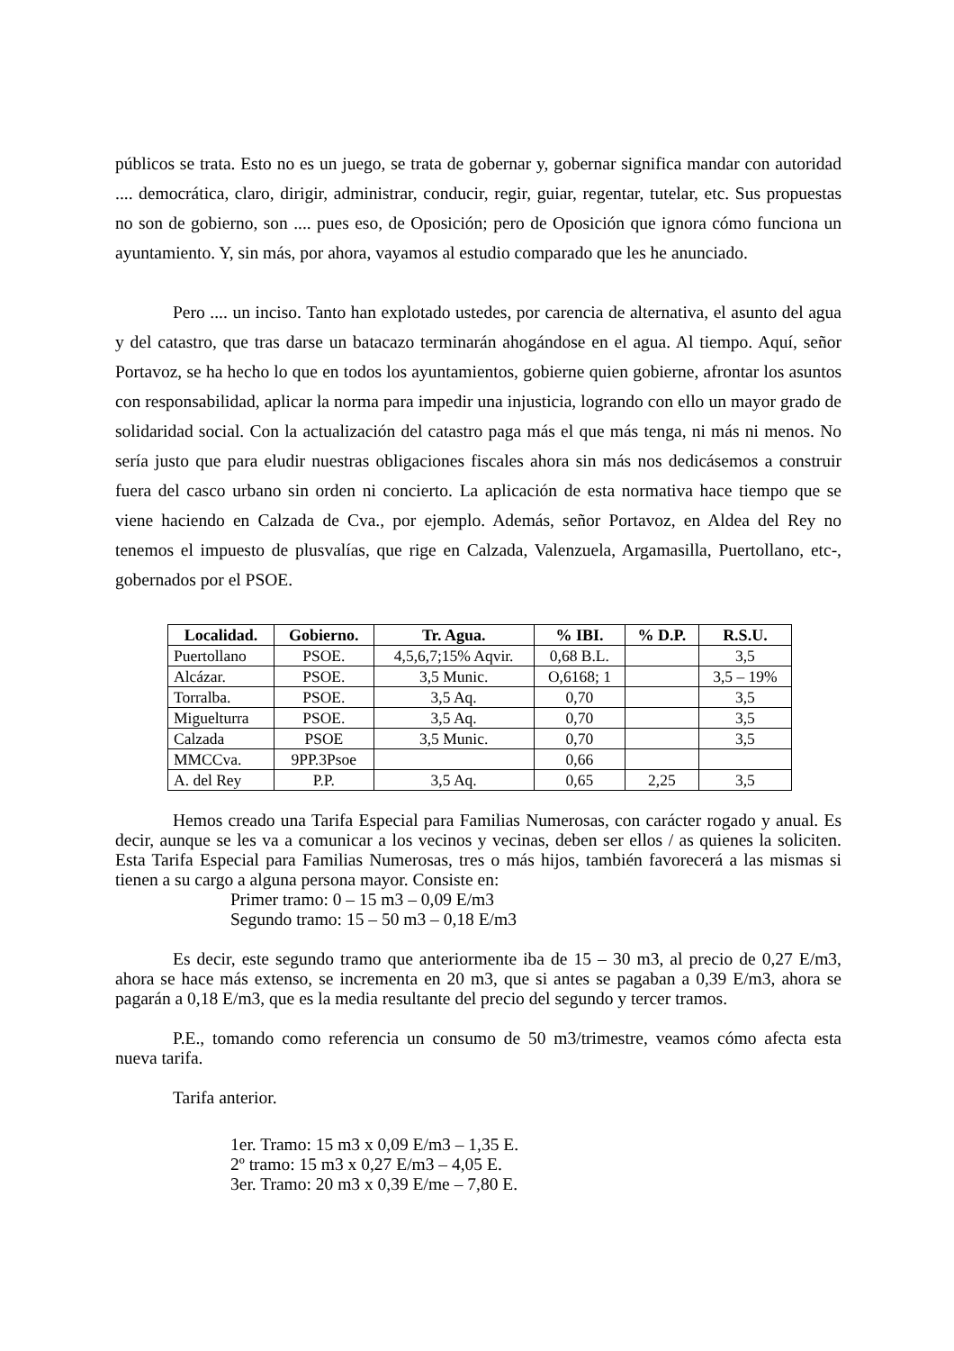públicos se trata. Esto no es un juego, se trata de gobernar y, gobernar significa mandar con autoridad .... democrática, claro, dirigir, administrar, conducir, regir, guiar, regentar, tutelar, etc. Sus propuestas no son de gobierno, son .... pues eso, de Oposición; pero de Oposición que ignora cómo funciona un ayuntamiento. Y, sin más, por ahora, vayamos al estudio comparado que les he anunciado.
Pero .... un inciso. Tanto han explotado ustedes, por carencia de alternativa, el asunto del agua y del catastro, que tras darse un batacazo terminarán ahogándose en el agua. Al tiempo. Aquí, señor Portavoz, se ha hecho lo que en todos los ayuntamientos, gobierne quien gobierne, afrontar los asuntos con responsabilidad, aplicar la norma para impedir una injusticia, logrando con ello un mayor grado de solidaridad social. Con la actualización del catastro paga más el que más tenga, ni más ni menos. No sería justo que para eludir nuestras obligaciones fiscales ahora sin más nos dedicásemos a construir fuera del casco urbano sin orden ni concierto. La aplicación de esta normativa hace tiempo que se viene haciendo en Calzada de Cva., por ejemplo. Además, señor Portavoz, en Aldea del Rey no tenemos el impuesto de plusvalías, que rige en Calzada, Valenzuela, Argamasilla, Puertollano, etc-, gobernados por el PSOE.
| Localidad. | Gobierno. | Tr. Agua. | % IBI. | % D.P. | R.S.U. |
| --- | --- | --- | --- | --- | --- |
| Puertollano | PSOE. | 4,5,6,7;15% Aqvir. | 0,68 B.L. | | 3,5 |
| Alcázar. | PSOE. | 3,5 Munic. | O,6168; 1 | | 3,5 – 19% |
| Torralba. | PSOE. | 3,5 Aq. | 0,70 | | 3,5 |
| Miguelturra | PSOE. | 3,5 Aq. | 0,70 | | 3,5 |
| Calzada | PSOE | 3,5 Munic. | 0,70 | | 3,5 |
| MMCCva. | 9PP.3Psoe | | 0,66 | | |
| A. del Rey | P.P. | 3,5 Aq. | 0,65 | 2,25 | 3,5 |
Hemos creado una Tarifa Especial para Familias Numerosas, con carácter rogado y anual. Es decir, aunque se les va a comunicar a los vecinos y vecinas, deben ser ellos / as quienes la soliciten. Esta Tarifa Especial para Familias Numerosas, tres o más hijos, también favorecerá a las mismas si tienen a su cargo a alguna persona mayor. Consiste en:
Primer tramo: 0 – 15 m3 – 0,09 E/m3
Segundo tramo: 15 – 50 m3 – 0,18 E/m3
Es decir, este segundo tramo que anteriormente iba de 15 – 30 m3, al precio de 0,27 E/m3, ahora se hace más extenso, se incrementa en 20 m3, que si antes se pagaban a 0,39 E/m3, ahora se pagarán a 0,18 E/m3, que es la media resultante del precio del segundo y tercer tramos.
P.E., tomando como referencia un consumo de 50 m3/trimestre, veamos cómo afecta esta nueva tarifa.
Tarifa anterior.
1er. Tramo: 15 m3 x 0,09 E/m3 – 1,35 E.
2º tramo: 15 m3 x 0,27 E/m3 – 4,05 E.
3er. Tramo: 20 m3 x 0,39 E/me – 7,80 E.